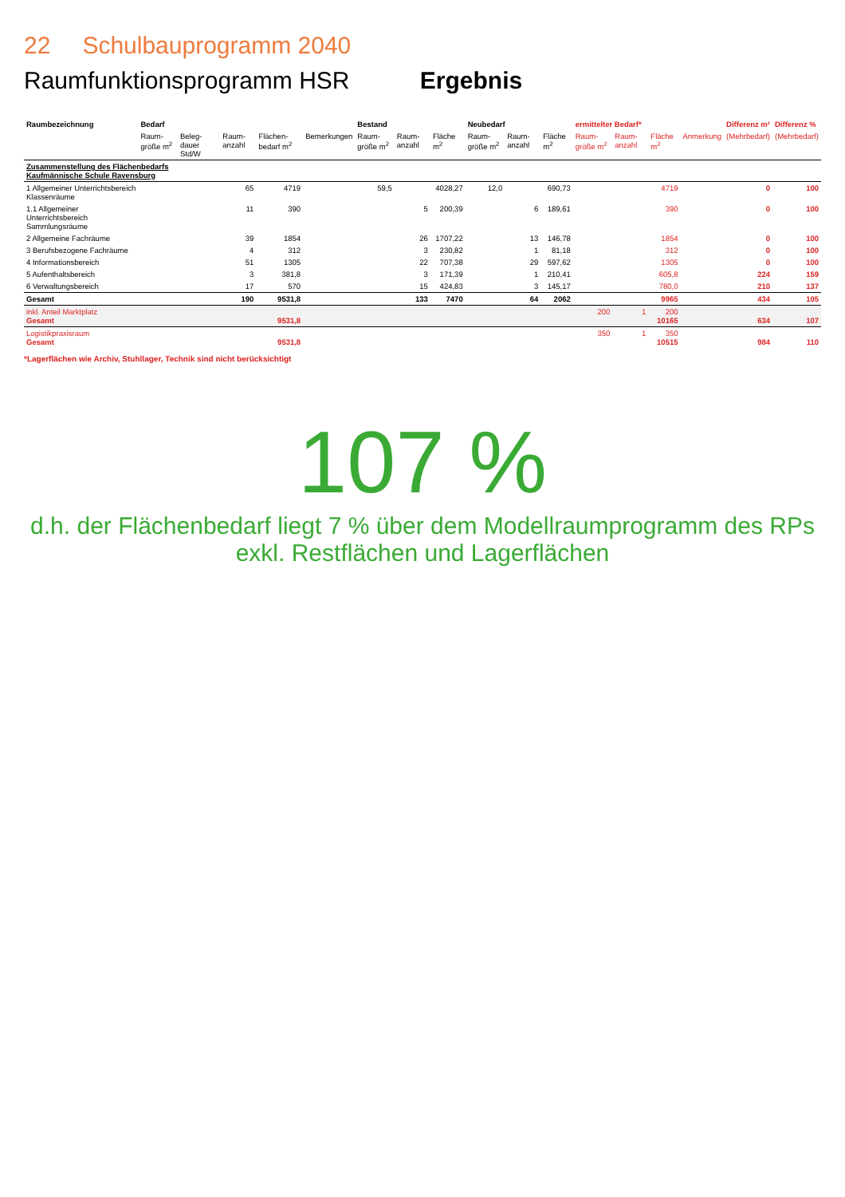22 Schulbauprogramm 2040
Raumfunktionsprogramm HSR Ergebnis
| Raumbezeichnung | Bedarf | | | | | Bestand | | | Neubedarf | | | ermittelter Bedarf* | | | | Differenz m² | Differenz % |
| --- | --- | --- | --- | --- | --- | --- | --- | --- | --- | --- | --- | --- | --- | --- | --- | --- | --- |
| | Raum-größe m<sup>2</sup> | Beleg-dauer Std/W | Raum-anzahl | Flächen-bedarf m<sup>2</sup> | Bemerkungen | Raum-größe m<sup>2</sup> | Raum-anzahl | Fläche m<sup>2</sup> | Raum-größe m<sup>2</sup> | Raum-anzahl | Fläche m<sup>2</sup> | Raum-größe m<sup>2</sup> | Raum-anzahl | Fläche m<sup>2</sup> | Anmerkung | (Mehrbedarf) | (Mehrbedarf) |
| Zusammenstellung des Flächenbedarfs Kaufmännische Schule Ravensburg | | | | | | | | | | | | | | | | | |
| 1 Allgemeiner Unterrichtsbereich Klassenräume | | | 65 | 4719 | | 59,5 | | 4028,27 | 12,0 | | 690,73 | | | 4719 | | 0 | 100 |
| 1.1 Allgemeiner Unterrichtsbereich Sammlungsräume | | | 11 | 390 | | | 5 | 200,39 | | 6 | 189,61 | | | 390 | | 0 | 100 |
| 2 Allgemeine Fachräume | | | 39 | 1854 | | | 26 | 1707,22 | | 13 | 146,78 | | | 1854 | | 0 | 100 |
| 3 Berufsbezogene Fachräume | | | 4 | 312 | | | 3 | 230,82 | | 1 | 81,18 | | | 312 | | 0 | 100 |
| 4 Informationsbereich | | | 51 | 1305 | | | 22 | 707,38 | | 29 | 597,62 | | | 1305 | | 0 | 100 |
| 5 Aufenthaltsbereich | | | 3 | 381,8 | | | 3 | 171,39 | | 1 | 210,41 | | | 605,8 | | 224 | 159 |
| 6 Verwaltungsbereich | | | 17 | 570 | | | 15 | 424,83 | | 3 | 145,17 | | | 780,0 | | 210 | 137 |
| Gesamt | | | 190 | 9531,8 | | | 133 | 7470 | | 64 | 2062 | | | 9965 | | 434 | 105 |
| inkl. Anteil Marktplatz Gesamt | | | | 9531,8 | | | | | | | | 200 | 1 | 200 10165 | | 634 | 107 |
| Logistikpraxisraum Gesamt | | | | 9531,8 | | | | | | | | 350 | 1 | 350 10515 | | 984 | 110 |
*Lagerflächen wie Archiv, Stuhllager, Technik sind nicht berücksichtigt
107 %
d.h. der Flächenbedarf liegt 7 % über dem Modellraumprogramm des RPs
exkl. Restflächen und Lagerflächen